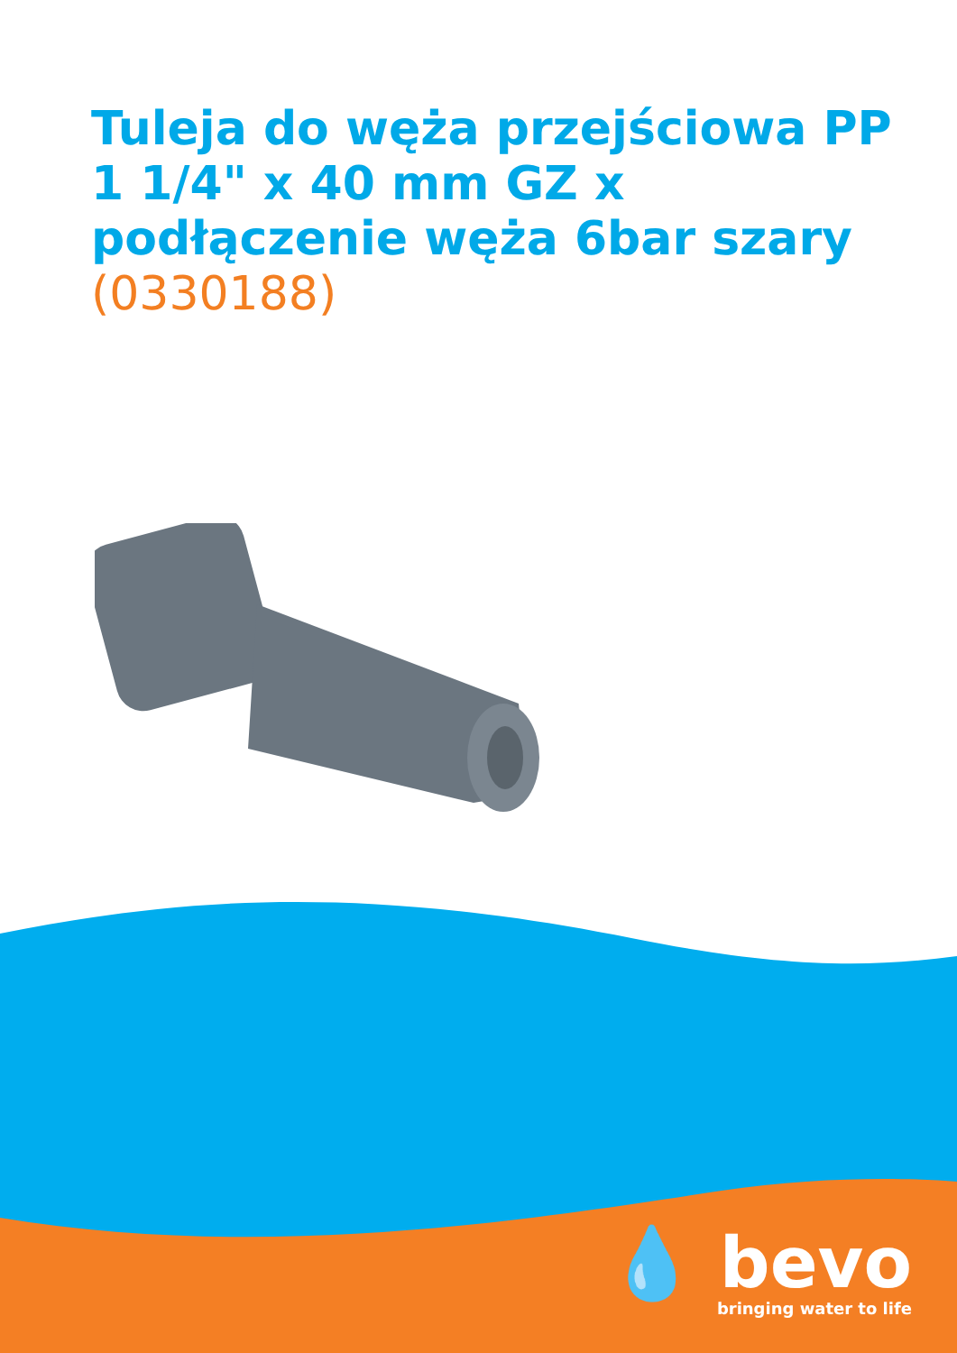Tuleja do węża przejściowa PP
1 1/4" x 40 mm GZ x
podłączenie węża 6bar szary
(0330188)
💧 bevo
bringing water to life